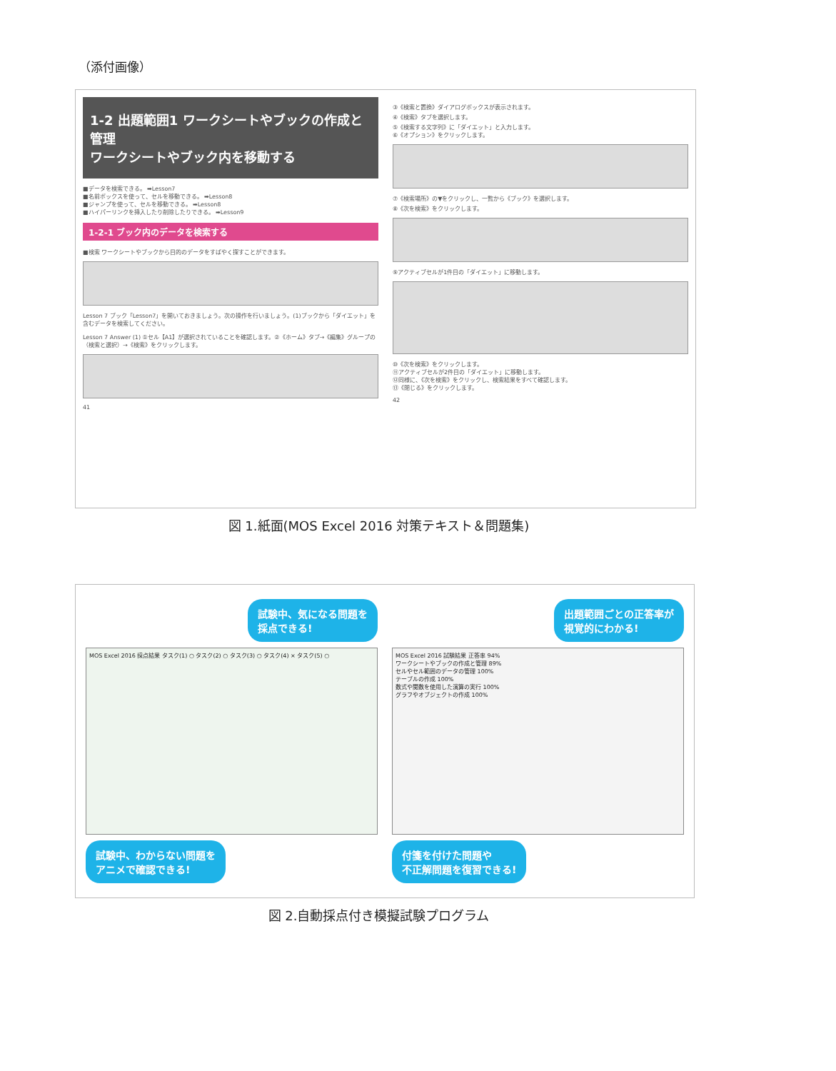（添付画像）
1-2 出題範囲1 ワークシートやブックの作成と管理
ワークシートやブック内を移動する
■データを検索できる。 ➡Lesson7
■名前ボックスを使って、セルを移動できる。 ➡Lesson8
■ジャンプを使って、セルを移動できる。 ➡Lesson8
■ハイパーリンクを挿入したり削除したりできる。 ➡Lesson9
1-2-1 ブック内のデータを検索する
■検索 ワークシートやブックから目的のデータをすばやく探すことができます。
Lesson 7 ブック「Lesson7」を開いておきましょう。次の操作を行いましょう。(1)ブックから「ダイエット」を含むデータを検索してください。
Lesson 7 Answer (1) ①セル【A1】が選択されていることを確認します。②《ホーム》タブ→《編集》グループの（検索と選択）→《検索》をクリックします。
41
③《検索と置換》ダイアログボックスが表示されます。
④《検索》タブを選択します。
⑤《検索する文字列》に「ダイエット」と入力します。
⑥《オプション》をクリックします。
⑦《検索場所》の▼をクリックし、一覧から《ブック》を選択します。
⑧《次を検索》をクリックします。
⑨アクティブセルが1件目の「ダイエット」に移動します。
⑩《次を検索》をクリックします。
⑪アクティブセルが2件目の「ダイエット」に移動します。
⑫同様に、《次を検索》をクリックし、検索結果をすべて確認します。
⑬《閉じる》をクリックします。
42
図 1.紙面(MOS Excel 2016 対策テキスト＆問題集)
試験中、気になる問題を
採点できる!
MOS Excel 2016 採点結果 タスク(1) ○ タスク(2) ○ タスク(3) ○ タスク(4) × タスク(5) ○
試験中、わからない問題を
アニメで確認できる!
出題範囲ごとの正答率が
視覚的にわかる!
MOS Excel 2016 試験結果 正答率 94%
ワークシートやブックの作成と管理 89%
セルやセル範囲のデータの管理 100%
テーブルの作成 100%
数式や関数を使用した演算の実行 100%
グラフやオブジェクトの作成 100%
付箋を付けた問題や
不正解問題を復習できる!
図 2.自動採点付き模擬試験プログラム